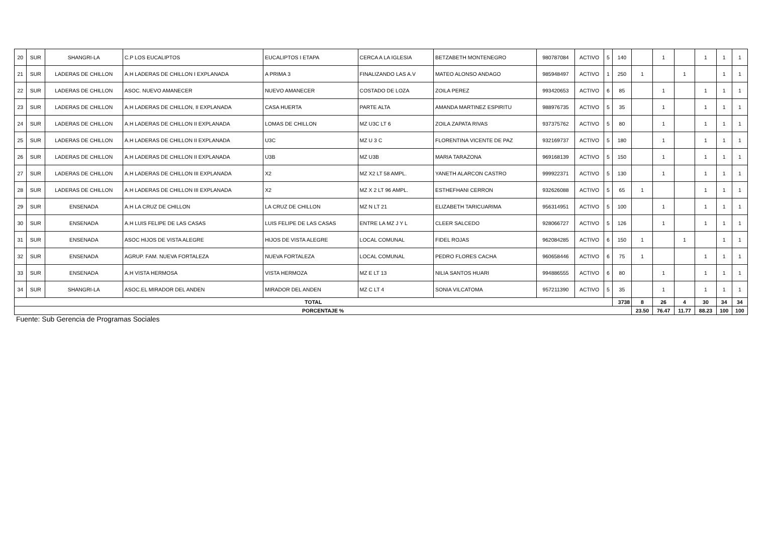| 20 | SUR | SHANGRI-LA | C.P LOS EUCALIPTOS | EUCALIPTOS I ETAPA | CERCA A LA IGLESIA | BETZABETH MONTENEGRO | 980787084 | ACTIVO | 5 | 140 | | 1 | | 1 | 1 | 1 |
| 21 | SUR | LADERAS DE CHILLON | A.H LADERAS DE CHILLON I EXPLANADA | A PRIMA 3 | FINALIZANDO LAS A.V | MATEO ALONSO ANDAGO | 985948497 | ACTIVO | 1 | 250 | 1 | | 1 | | 1 | 1 |
| 22 | SUR | LADERAS DE CHILLON | ASOC. NUEVO AMANECER | NUEVO AMANECER | COSTADO DE LOZA | ZOILA PEREZ | 993420653 | ACTIVO | 6 | 85 | | 1 | | 1 | 1 | 1 |
| 23 | SUR | LADERAS DE CHILLON | A.H LADERAS DE CHILLON, II EXPLANADA | CASA HUERTA | PARTE ALTA | AMANDA MARTINEZ ESPIRITU | 988976735 | ACTIVO | 5 | 35 | | 1 | | 1 | 1 | 1 |
| 24 | SUR | LADERAS DE CHILLON | A.H LADERAS DE CHILLON II EXPLANADA | LOMAS DE CHILLON | MZ U3C LT 6 | ZOILA ZAPATA RIVAS | 937375762 | ACTIVO | 5 | 80 | | 1 | | 1 | 1 | 1 |
| 25 | SUR | LADERAS DE CHILLON | A.H LADERAS DE CHILLON II EXPLANADA | U3C | MZ U 3 C | FLORENTINA VICENTE DE PAZ | 932169737 | ACTIVO | 5 | 180 | | 1 | | 1 | 1 | 1 |
| 26 | SUR | LADERAS DE CHILLON | A.H LADERAS DE CHILLON II EXPLANADA | U3B | MZ U3B | MARIA TARAZONA | 969168139 | ACTIVO | 5 | 150 | | 1 | | 1 | 1 | 1 |
| 27 | SUR | LADERAS DE CHILLON | A.H LADERAS DE CHILLON III EXPLANADA | X2 | MZ X2 LT 58 AMPL. | YANETH ALARCON CASTRO | 999922371 | ACTIVO | 5 | 130 | | 1 | | 1 | 1 | 1 |
| 28 | SUR | LADERAS DE CHILLON | A.H LADERAS DE CHILLON III EXPLANADA | X2 | MZ X 2 LT 96 AMPL. | ESTHEFHANI CERRON | 932626088 | ACTIVO | 5 | 65 | 1 | | | 1 | 1 | 1 |
| 29 | SUR | ENSENADA | A.H LA CRUZ DE CHILLON | LA CRUZ DE CHILLON | MZ N LT 21 | ELIZABETH TARICUARIMA | 956314951 | ACTIVO | 5 | 100 | | 1 | | 1 | 1 | 1 |
| 30 | SUR | ENSENADA | A.H LUIS FELIPE DE LAS CASAS | LUIS FELIPE DE LAS CASAS | ENTRE LA MZ J Y L | CLEER SALCEDO | 928066727 | ACTIVO | 5 | 126 | | 1 | | 1 | 1 | 1 |
| 31 | SUR | ENSENADA | ASOC HIJOS DE VISTA ALEGRE | HIJOS DE VISTA ALEGRE | LOCAL COMUNAL | FIDEL ROJAS | 962084285 | ACTIVO | 6 | 150 | 1 | | 1 | | 1 | 1 |
| 32 | SUR | ENSENADA | AGRUP. FAM. NUEVA FORTALEZA | NUEVA FORTALEZA | LOCAL COMUNAL | PEDRO FLORES CACHA | 960658446 | ACTIVO | 6 | 75 | 1 | | | 1 | 1 | 1 |
| 33 | SUR | ENSENADA | A.H VISTA HERMOSA | VISTA HERMOZA | MZ E LT 13 | NILIA SANTOS HUARI | 994886555 | ACTIVO | 6 | 80 | | 1 | | 1 | 1 | 1 |
| 34 | SUR | SHANGRI-LA | ASOC.EL MIRADOR DEL ANDEN | MIRADOR DEL ANDEN | MZ C LT 4 | SONIA VILCATOMA | 957211390 | ACTIVO | 5 | 35 | | 1 | | 1 | 1 | 1 |
| TOTAL | | | | | | | | | | 3738 | 8 | 26 | 4 | 30 | 34 | 34 |
| PORCENTAJE % | | | | | | | | | | | 23.50 | 76.47 | 11.77 | 88.23 | 100 | 100 |
Fuente: Sub Gerencia de Programas Sociales